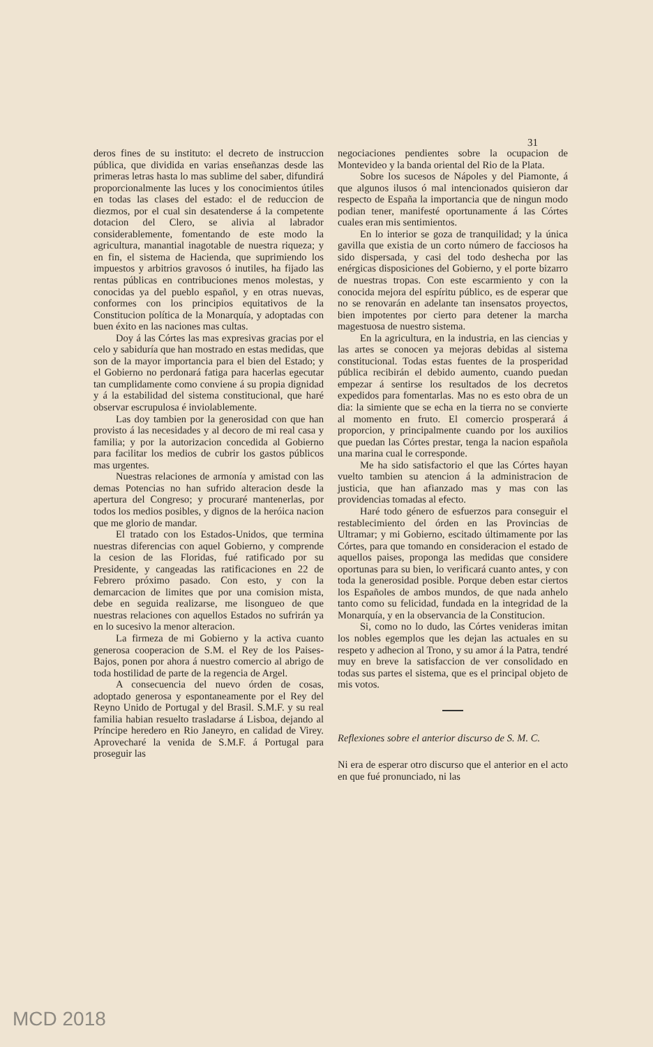31
deros fines de su instituto: el decreto de instruccion pública, que dividida en varias enseñanzas desde las primeras letras hasta lo mas sublime del saber, difundirá proporcionalmente las luces y los conocimientos útiles en todas las clases del estado: el de reduccion de diezmos, por el cual sin desatenderse á la competente dotacion del Clero, se alivia al labrador considerablemente, fomentando de este modo la agricultura, manantial inagotable de nuestra riqueza; y en fin, el sistema de Hacienda, que suprimiendo los impuestos y arbitrios gravosos ó inutiles, ha fijado las rentas públicas en contribuciones menos molestas, y conocidas ya del pueblo español, y en otras nuevas, conformes con los principios equitativos de la Constitucion política de la Monarquía, y adoptadas con buen éxito en las naciones mas cultas.
Doy á las Córtes las mas expresivas gracias por el celo y sabiduría que han mostrado en estas medidas, que son de la mayor importancia para el bien del Estado; y el Gobierno no perdonará fatiga para hacerlas egecutar tan cumplidamente como conviene á su propia dignidad y á la estabilidad del sistema constitucional, que haré observar escrupulosa é inviolablemente.
Las doy tambien por la generosidad con que han provisto á las necesidades y al decoro de mi real casa y familia; y por la autorizacion concedida al Gobierno para facilitar los medios de cubrir los gastos públicos mas urgentes.
Nuestras relaciones de armonía y amistad con las demas Potencias no han sufrido alteracion desde la apertura del Congreso; y procuraré mantenerlas, por todos los medios posibles, y dignos de la heróica nacion que me glorio de mandar.
El tratado con los Estados-Unidos, que termina nuestras diferencias con aquel Gobierno, y comprende la cesion de las Floridas, fué ratificado por su Presidente, y cangeadas las ratificaciones en 22 de Febrero próximo pasado. Con esto, y con la demarcacion de limites que por una comision mista, debe en seguida realizarse, me lisongueo de que nuestras relaciones con aquellos Estados no sufrirán ya en lo sucesivo la menor alteracion.
La firmeza de mi Gobierno y la activa cuanto generosa cooperacion de S.M. el Rey de los Paises-Bajos, ponen por ahora á nuestro comercio al abrigo de toda hostilidad de parte de la regencia de Argel.
A consecuencia del nuevo órden de cosas, adoptado generosa y espontaneamente por el Rey del Reyno Unido de Portugal y del Brasil. S.M.F. y su real familia habian resuelto trasladarse á Lisboa, dejando al Príncipe heredero en Rio Janeyro, en calidad de Virey. Aprovecharé la venida de S.M.F. á Portugal para proseguir las
negociaciones pendientes sobre la ocupacion de Montevideo y la banda oriental del Rio de la Plata.
Sobre los sucesos de Nápoles y del Piamonte, á que algunos ilusos ó mal intencionados quisieron dar respecto de España la importancia que de ningun modo podian tener, manifesté oportunamente á las Córtes cuales eran mis sentimientos.
En lo interior se goza de tranquilidad; y la única gavilla que existia de un corto número de facciosos ha sido dispersada, y casi del todo deshecha por las enérgicas disposiciones del Gobierno, y el porte bizarro de nuestras tropas. Con este escarmiento y con la conocida mejora del espíritu público, es de esperar que no se renovarán en adelante tan insensatos proyectos, bien impotentes por cierto para detener la marcha magestuosa de nuestro sistema.
En la agricultura, en la industria, en las ciencias y las artes se conocen ya mejoras debidas al sistema constitucional. Todas estas fuentes de la prosperidad pública recibirán el debido aumento, cuando puedan empezar á sentirse los resultados de los decretos expedidos para fomentarlas. Mas no es esto obra de un dia: la simiente que se echa en la tierra no se convierte al momento en fruto. El comercio prosperará á proporcion, y principalmente cuando por los auxilios que puedan las Córtes prestar, tenga la nacion española una marina cual le corresponde.
Me ha sido satisfactorio el que las Córtes hayan vuelto tambien su atencion á la administracion de justicia, que han afianzado mas y mas con las providencias tomadas al efecto.
Haré todo género de esfuerzos para conseguir el restablecimiento del órden en las Provincias de Ultramar; y mi Gobierno, escitado últimamente por las Córtes, para que tomando en consideracion el estado de aquellos paises, proponga las medidas que considere oportunas para su bien, lo verificará cuanto antes, y con toda la generosidad posible. Porque deben estar ciertos los Españoles de ambos mundos, de que nada anhelo tanto como su felicidad, fundada en la integridad de la Monarquía, y en la observancia de la Constitucion.
Si, como no lo dudo, las Córtes venideras imitan los nobles egemplos que les dejan las actuales en su respeto y adhecion al Trono, y su amor á la Patra, tendré muy en breve la satisfaccion de ver consolidado en todas sus partes el sistema, que es el principal objeto de mis votos.
Reflexiones sobre el anterior discurso de S. M. C.
Ni era de esperar otro discurso que el anterior en el acto en que fué pronunciado, ni las
MCD 2018